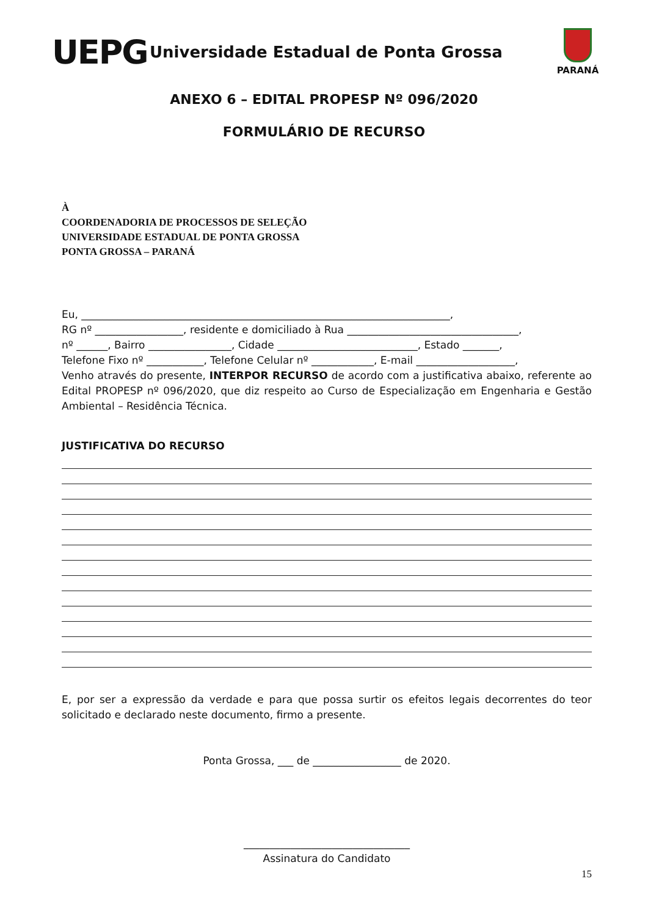UEPG
Universidade Estadual de Ponta Grossa
PARANÁ
ANEXO 6 – EDITAL PROPESP Nº 096/2020
FORMULÁRIO DE RECURSO
À
COORDENADORIA DE PROCESSOS DE SELEÇÃO
UNIVERSIDADE ESTADUAL DE PONTA GROSSA
PONTA GROSSA – PARANÁ
Eu, _______________________________________________________________________,
RG nº _________________, residente e domiciliado à Rua _________________________________,
nº ______, Bairro ________________, Cidade ___________________________, Estado _______,
Telefone Fixo nº ___________, Telefone Celular nº ____________, E-mail ___________________,
Venho através do presente, INTERPOR RECURSO de acordo com a justificativa abaixo, referente ao Edital PROPESP nº 096/2020, que diz respeito ao Curso de Especialização em Engenharia e Gestão Ambiental – Residência Técnica.
JUSTIFICATIVA DO RECURSO
E, por ser a expressão da verdade e para que possa surtir os efeitos legais decorrentes do teor solicitado e declarado neste documento, firmo a presente.
Ponta Grossa, ___ de _________________ de 2020.
________________________________
Assinatura do Candidato
15